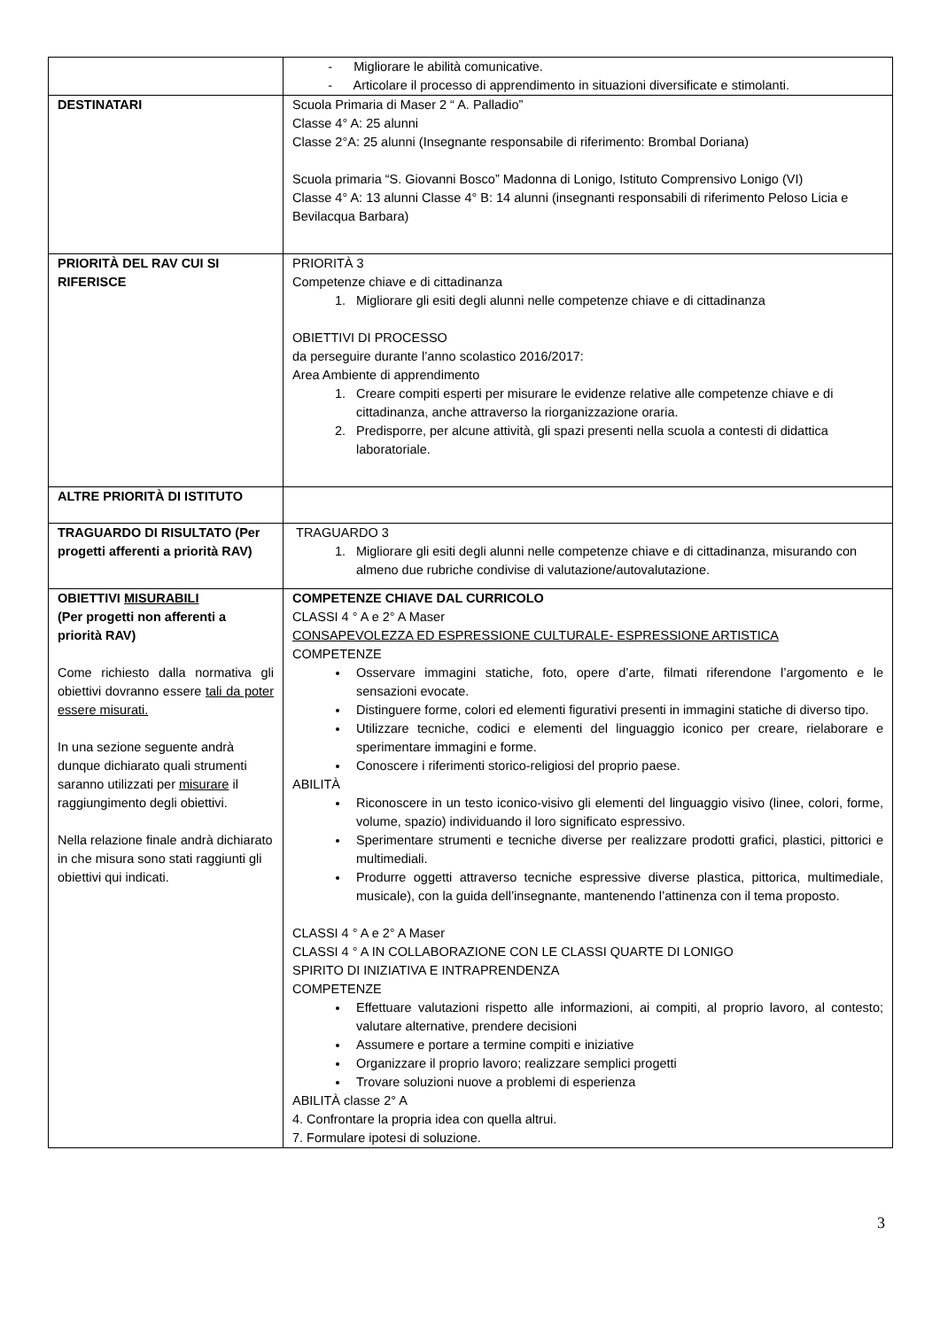| | - Migliorare le abilità comunicative. - Articolare il processo di apprendimento in situazioni diversificate e stimolanti. |
| DESTINATARI | Scuola Primaria di Maser 2 “ A. Palladio” Classe 4° A: 25 alunni Classe 2°A: 25 alunni (Insegnante responsabile di riferimento: Brombal Doriana) Scuola primaria “S. Giovanni Bosco” Madonna di Lonigo, Istituto Comprensivo Lonigo (VI) Classe 4° A: 13 alunni Classe 4° B: 14 alunni (insegnanti responsabili di riferimento Peloso Licia e Bevilacqua Barbara) |
| PRIORITÀ DEL RAV CUI SI RIFERISCE | PRIORITÀ 3 Competenze chiave e di cittadinanza 1. Migliorare gli esiti degli alunni nelle competenze chiave e di cittadinanza OBIETTIVI DI PROCESSO da perseguire durante l’anno scolastico 2016/2017: Area Ambiente di apprendimento 1. Creare compiti esperti per misurare le evidenze relative alle competenze chiave e di cittadinanza, anche attraverso la riorganizzazione oraria. 2. Predisporre, per alcune attività, gli spazi presenti nella scuola a contesti di didattica laboratoriale. |
| ALTRE PRIORITÀ DI ISTITUTO | |
| TRAGUARDO DI RISULTATO (Per progetti afferenti a priorità RAV) | TRAGUARDO 3 1. Migliorare gli esiti degli alunni nelle competenze chiave e di cittadinanza, misurando con almeno due rubriche condivise di valutazione/autovalutazione. |
| OBIETTIVI MISURABILI (Per progetti non afferenti a priorità RAV) Come richiesto dalla normativa gli obiettivi dovranno essere tali da poter essere misurati. In una sezione seguente andrà dunque dichiarato quali strumenti saranno utilizzati per misurare il raggiungimento degli obiettivi. Nella relazione finale andrà dichiarato in che misura sono stati raggiunti gli obiettivi qui indicati. | COMPETENZE CHIAVE DAL CURRICOLO CLASSI 4 ° A e 2° A Maser CONSAPEVOLEZZA ED ESPRESSIONE CULTURALE- ESPRESSIONE ARTISTICA COMPETENZE Osservare immagini statiche, foto, opere d’arte, filmati riferendone l’argomento e le sensazioni evocate. Distinguere forme, colori ed elementi figurativi presenti in immagini statiche di diverso tipo. Utilizzare tecniche, codici e elementi del linguaggio iconico per creare, rielaborare e sperimentare immagini e forme. Conoscere i riferimenti storico-religiosi del proprio paese. ABILITÀ Riconoscere in un testo iconico-visivo gli elementi del linguaggio visivo (linee, colori, forme, volume, spazio) individuando il loro significato espressivo. Sperimentare strumenti e tecniche diverse per realizzare prodotti grafici, plastici, pittorici e multimediali. Produrre oggetti attraverso tecniche espressive diverse plastica, pittorica, multimediale, musicale), con la guida dell’insegnante, mantenendo l’attinenza con il tema proposto. CLASSI 4 ° A e 2° A Maser CLASSI 4 ° A IN COLLABORAZIONE CON LE CLASSI QUARTE DI LONIGO SPIRITO DI INIZIATIVA E INTRAPRENDENZA COMPETENZE Effettuare valutazioni rispetto alle informazioni, ai compiti, al proprio lavoro, al contesto; valutare alternative, prendere decisioni Assumere e portare a termine compiti e iniziative Organizzare il proprio lavoro; realizzare semplici progetti Trovare soluzioni nuove a problemi di esperienza ABILITÀ classe 2° A 4. Confrontare la propria idea con quella altrui. 7. Formulare ipotesi di soluzione. |
3